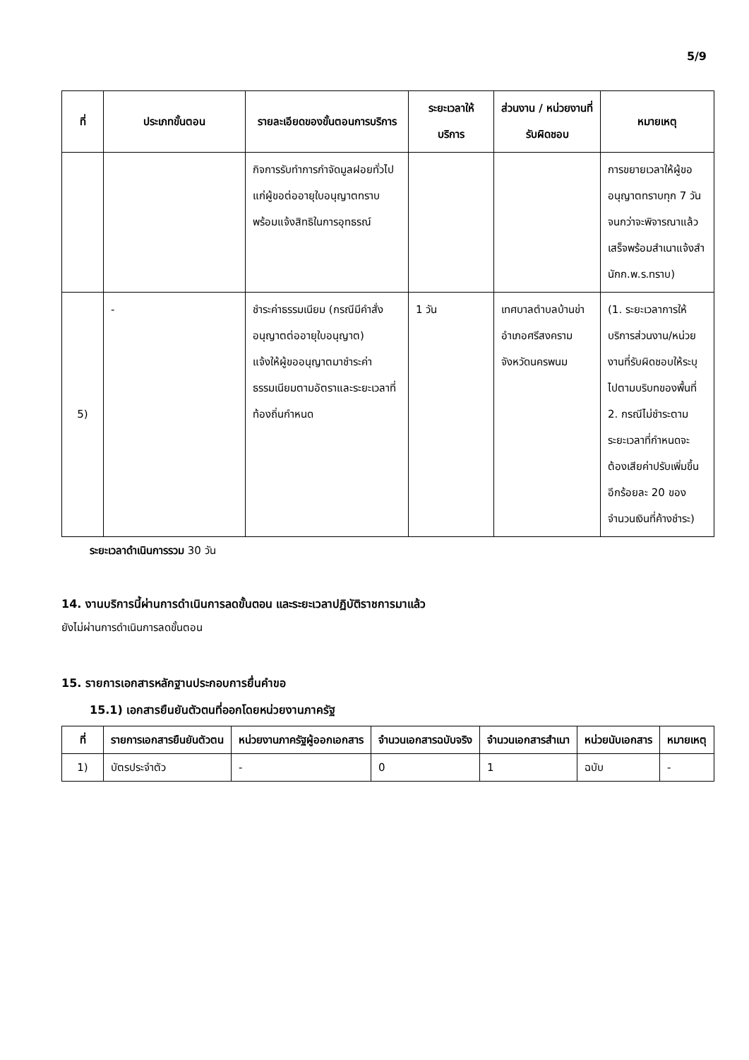5/9
| ที่ | ประเภทขั้นตอน | รายละเอียดของขั้นตอนการบริการ | ระยะเวลาให้บริการ | ส่วนงาน / หน่วยงานที่รับผิดชอบ | หมายเหตุ |
| --- | --- | --- | --- | --- | --- |
| | | กิจการรับทำการกำจัดมูลฝอยทั่วไปแก่ผู้ขอต่ออายุใบอนุญาตทราบพร้อมแจ้งสิทธิในการอุทธรณ์ | | | การขยายเวลาให้ผู้ขออนุญาตทราบทุก 7 วันจนกว่าจะพิจารณาแล้วเสร็จพร้อมสำเนาแจ้งสำนักก.พ.ร.ทราบ) |
| 5) | - | ชำระค่าธรรมเนียม (กรณีมีคำสั่งอนุญาตต่ออายุใบอนุญาต) แจ้งให้ผู้ขออนุญาตมาชำระค่าธรรมเนียมตามอัตราและระยะเวลาที่ท้องถิ่นกำหนด | 1 วัน | เทศบาลตำบลบ้านข่าอำเภอศรีสงครามจังหวัดนครพนม | (1. ระยะเวลาการให้บริการส่วนงาน/หน่วยงานที่รับผิดชอบให้ระบุไปตามบริบทของพื้นที่ 2. กรณีไม่ชำระตามระยะเวลาที่กำหนดจะต้องเสียค่าปรับเพิ่มขึ้นอีกร้อยละ 20 ของจำนวนเงินที่ค้างชำระ) |
ระยะเวลาดำเนินการรวม 30 วัน
14. งานบริการนี้ผ่านการดำเนินการลดขั้นตอน และระยะเวลาปฏิบัติราชการมาแล้ว
ยังไม่ผ่านการดำเนินการลดขั้นตอน
15. รายการเอกสารหลักฐานประกอบการยื่นคำขอ
15.1) เอกสารยืนยันตัวตนที่ออกโดยหน่วยงานภาครัฐ
| ที่ | รายการเอกสารยืนยันตัวตน | หน่วยงานภาครัฐผู้ออกเอกสาร | จำนวนเอกสารฉบับจริง | จำนวนเอกสารสำเนา | หน่วยนับเอกสาร | หมายเหตุ |
| --- | --- | --- | --- | --- | --- | --- |
| 1) | บัตรประจำตัว | - | 0 | 1 | ฉบับ | - |